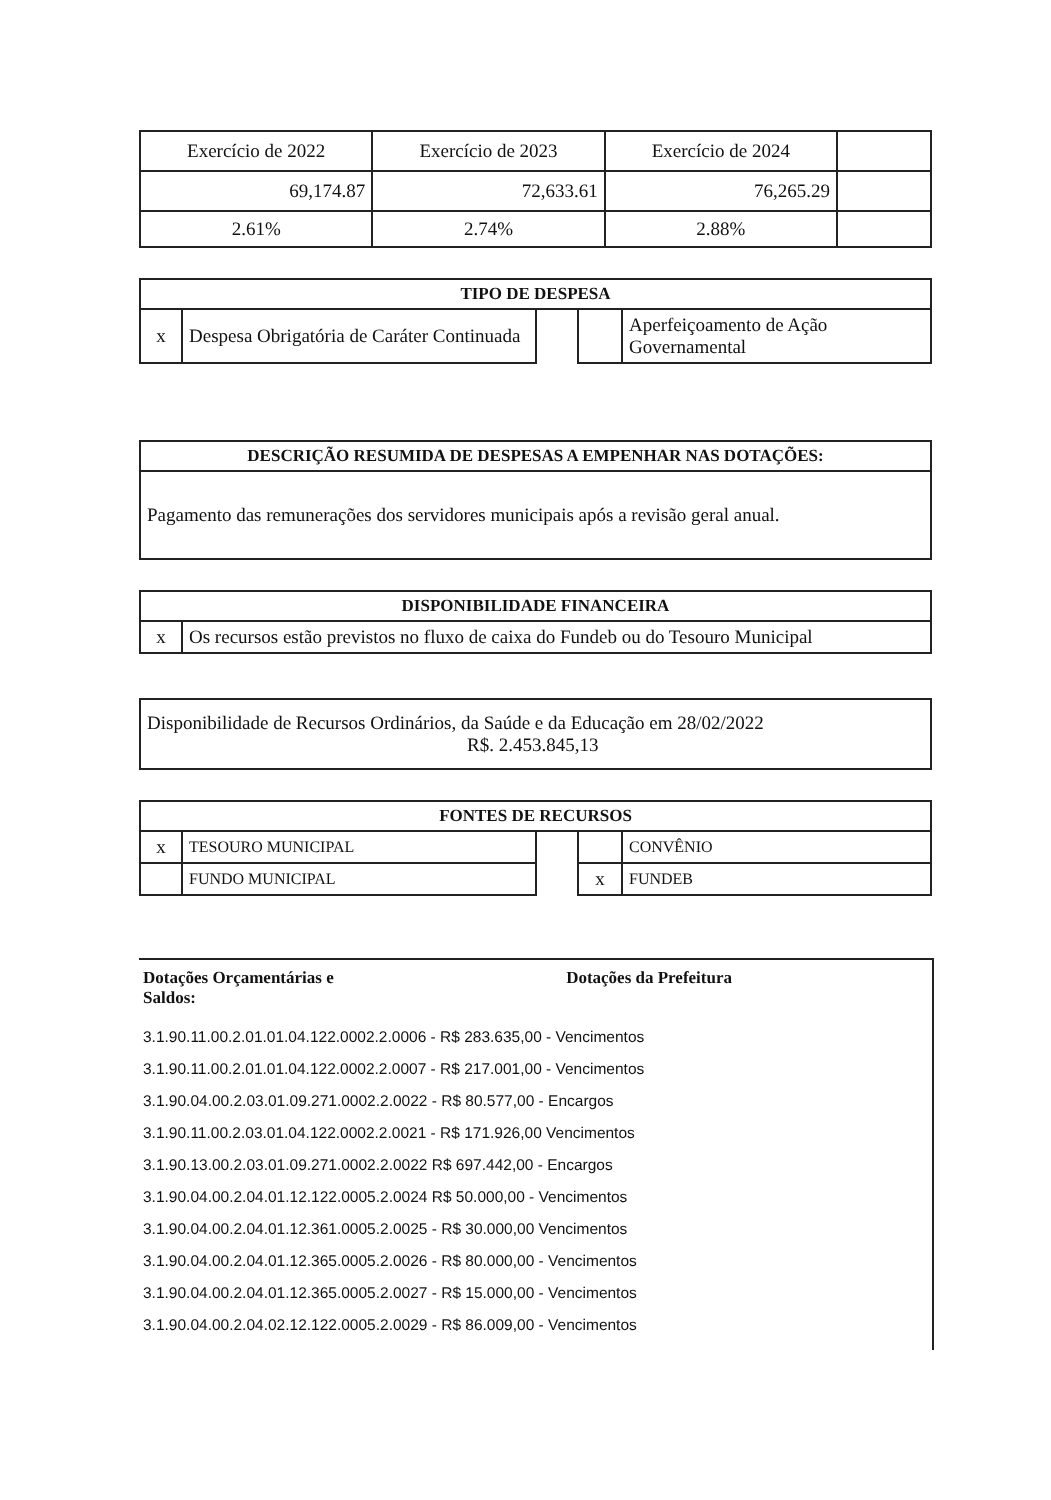| Exercício de 2022 | Exercício de 2023 | Exercício de 2024 | |
| 69,174.87 | 72,633.61 | 76,265.29 | |
| 2.61% | 2.74% | 2.88% | |
| TIPO DE DESPESA | | | | |
| --- | --- | --- | --- | --- |
| x | Despesa Obrigatória de Caráter Continuada | | | Aperfeiçoamento de Ação Governamental |
| DESCRIÇÃO RESUMIDA DE DESPESAS A EMPENHAR NAS DOTAÇÕES: |
| --- |
| Pagamento das remunerações dos servidores municipais após a revisão geral anual. |
| DISPONIBILIDADE FINANCEIRA | |
| --- | --- |
| x | Os recursos estão previstos no fluxo de caixa do Fundeb ou do Tesouro Municipal |
| Disponibilidade de Recursos Ordinários, da Saúde e da Educação em 28/02/2022 R$. 2.453.845,13 |
| FONTES DE RECURSOS | | | | |
| --- | --- | --- | --- | --- |
| x | TESOURO MUNICIPAL | | | CONVÊNIO |
| | FUNDO MUNICIPAL | | x | FUNDEB |
Dotações Orçamentárias e
Saldos:
Dotações da Prefeitura
3.1.90.11.00.2.01.01.04.122.0002.2.0006 - R$ 283.635,00 - Vencimentos
3.1.90.11.00.2.01.01.04.122.0002.2.0007 - R$ 217.001,00 - Vencimentos
3.1.90.04.00.2.03.01.09.271.0002.2.0022 - R$ 80.577,00 - Encargos
3.1.90.11.00.2.03.01.04.122.0002.2.0021 - R$ 171.926,00 Vencimentos
3.1.90.13.00.2.03.01.09.271.0002.2.0022 R$ 697.442,00 - Encargos
3.1.90.04.00.2.04.01.12.122.0005.2.0024 R$ 50.000,00 - Vencimentos
3.1.90.04.00.2.04.01.12.361.0005.2.0025 - R$ 30.000,00 Vencimentos
3.1.90.04.00.2.04.01.12.365.0005.2.0026 - R$ 80.000,00 - Vencimentos
3.1.90.04.00.2.04.01.12.365.0005.2.0027 - R$ 15.000,00 - Vencimentos
3.1.90.04.00.2.04.02.12.122.0005.2.0029 - R$ 86.009,00 - Vencimentos